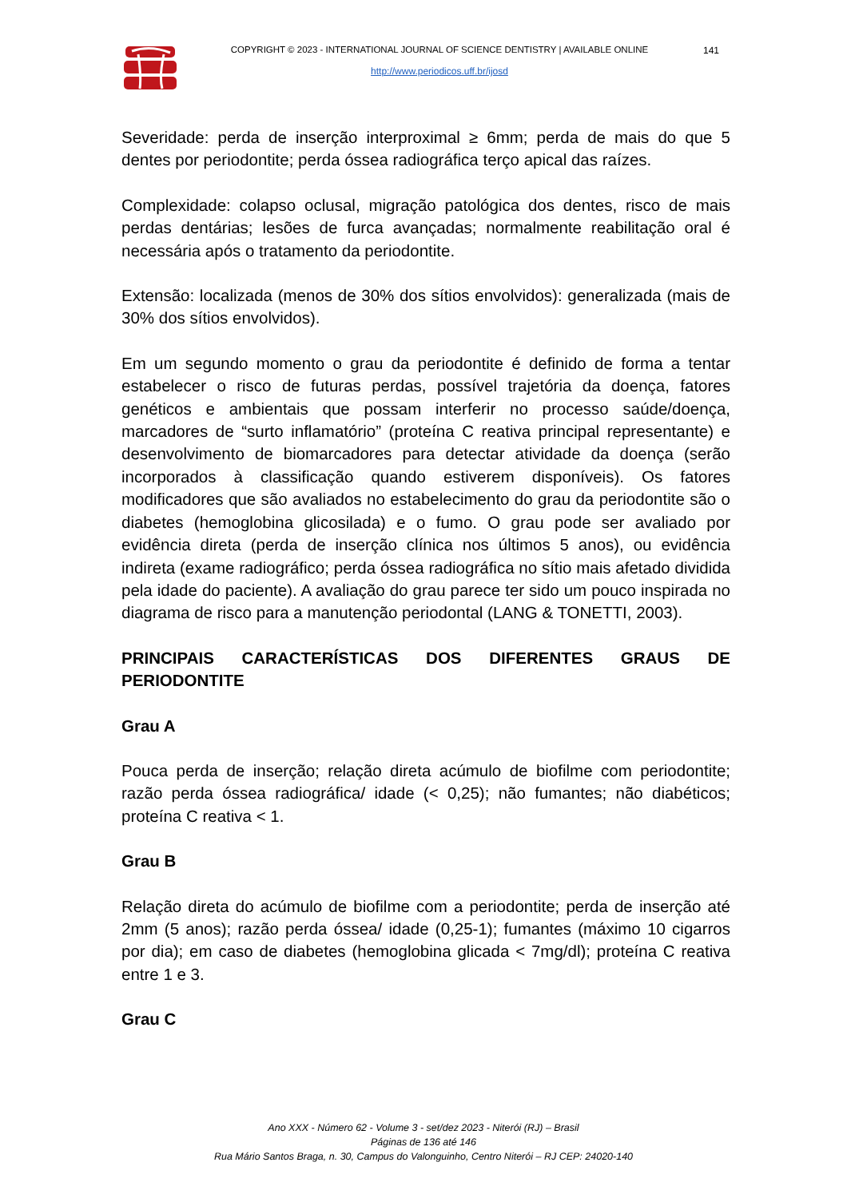COPYRIGHT © 2023 - INTERNATIONAL JOURNAL OF SCIENCE DENTISTRY | AVAILABLE ONLINE 141
http://www.periodicos.uff.br/ijosd
Severidade: perda de inserção interproximal ≥ 6mm; perda de mais do que 5 dentes por periodontite; perda óssea radiográfica terço apical das raízes.
Complexidade: colapso oclusal, migração patológica dos dentes, risco de mais perdas dentárias; lesões de furca avançadas; normalmente reabilitação oral é necessária após o tratamento da periodontite.
Extensão: localizada (menos de 30% dos sítios envolvidos): generalizada (mais de 30% dos sítios envolvidos).
Em um segundo momento o grau da periodontite é definido de forma a tentar estabelecer o risco de futuras perdas, possível trajetória da doença, fatores genéticos e ambientais que possam interferir no processo saúde/doença, marcadores de “surto inflamatório” (proteína C reativa principal representante) e desenvolvimento de biomarcadores para detectar atividade da doença (serão incorporados à classificação quando estiverem disponíveis). Os fatores modificadores que são avaliados no estabelecimento do grau da periodontite são o diabetes (hemoglobina glicosilada) e o fumo. O grau pode ser avaliado por evidência direta (perda de inserção clínica nos últimos 5 anos), ou evidência indireta (exame radiográfico; perda óssea radiográfica no sítio mais afetado dividida pela idade do paciente). A avaliação do grau parece ter sido um pouco inspirada no diagrama de risco para a manutenção periodontal (LANG & TONETTI, 2003).
PRINCIPAIS CARACTERÍSTICAS DOS DIFERENTES GRAUS DE PERIODONTITE
Grau A
Pouca perda de inserção; relação direta acúmulo de biofilme com periodontite; razão perda óssea radiográfica/ idade (< 0,25); não fumantes; não diabéticos; proteína C reativa < 1.
Grau B
Relação direta do acúmulo de biofilme com a periodontite; perda de inserção até 2mm (5 anos); razão perda óssea/ idade (0,25-1); fumantes (máximo 10 cigarros por dia); em caso de diabetes (hemoglobina glicada < 7mg/dl); proteína C reativa entre 1 e 3.
Grau C
Ano XXX - Número 62 - Volume 3 - set/dez 2023 - Niterói (RJ) – Brasil
Páginas de 136 até 146
Rua Mário Santos Braga, n. 30, Campus do Valonguinho, Centro Niterói – RJ CEP: 24020-140